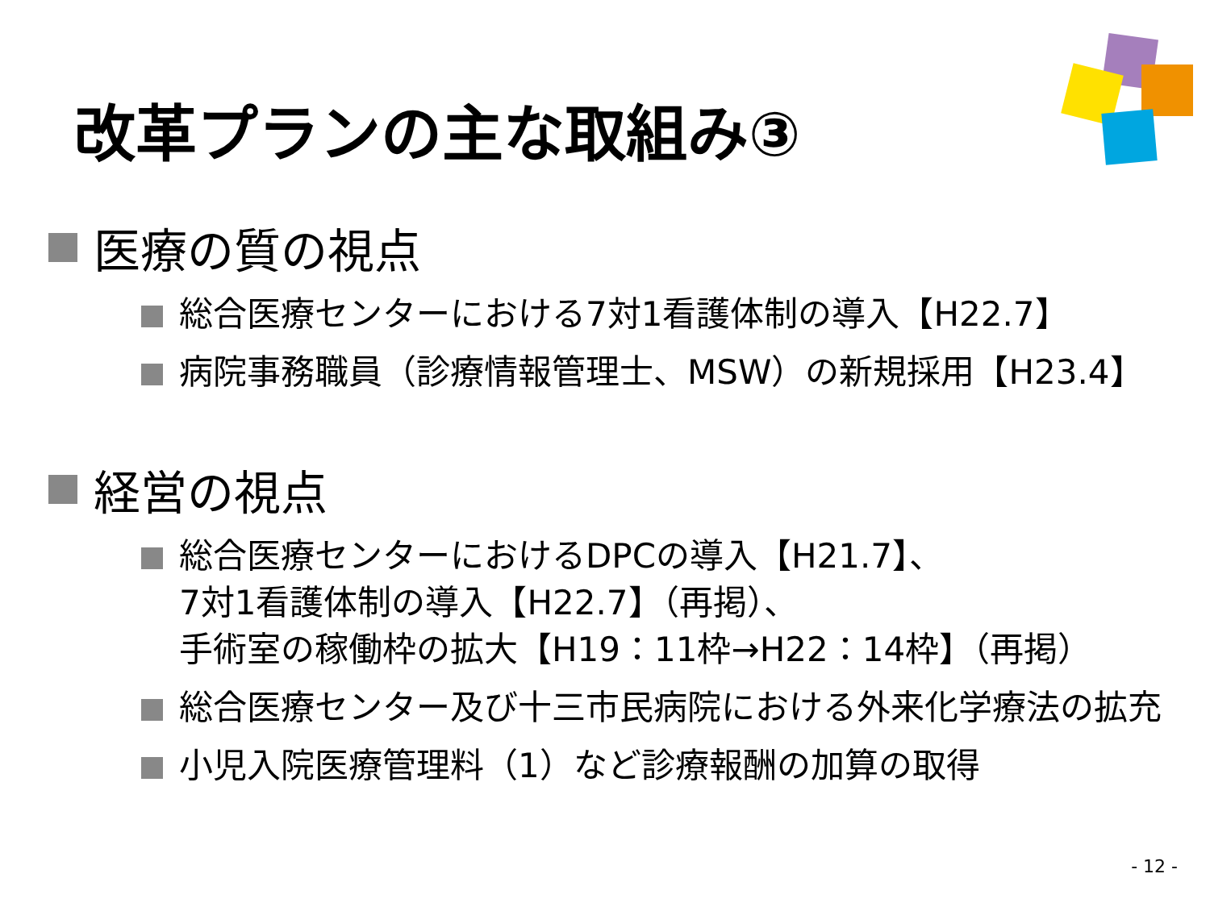改革プランの主な取組み③
医療の質の視点
総合医療センターにおける7対1看護体制の導入【H22.7】
病院事務職員（診療情報管理士、MSW）の新規採用【H23.4】
経営の視点
総合医療センターにおけるDPCの導入【H21.7】、
7対1看護体制の導入【H22.7】（再掲）、
手術室の稼働枠の拡大【H19：11枠→H22：14枠】（再掲）
総合医療センター及び十三市民病院における外来化学療法の拡充
小児入院医療管理料（1）など診療報酬の加算の取得
- 12 -